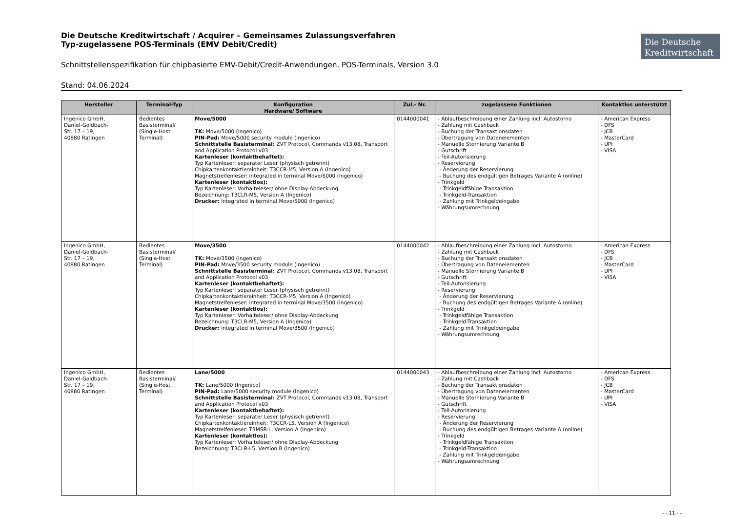Die Deutsche Kreditwirtschaft / Acquirer – Gemeinsames Zulassungsverfahren
Typ-zugelassene POS-Terminals (EMV Debit/Credit)
Die Deutsche Kreditwirtschaft
Schnittstellenspezifikation für chipbasierte EMV-Debit/Credit-Anwendungen, POS-Terminals, Version 3.0
Stand: 04.06.2024
| Hersteller | Terminal-Typ | Konfiguration Hardware/ Software | Zul.- Nr. | zugelassene Funktionen | Kontaktlos unterstützt |
| --- | --- | --- | --- | --- | --- |
| Ingenico GmbH, Daniel-Goldbach- Str. 17 – 19, 40880 Ratingen | Bedientes Basisterminal/ (Single-Host Terminal) | Move/5000 TK: Move/5000 (Ingenico) PIN-Pad: Move/5000 security module (Ingenico) Schnittstelle Basisterminal: ZVT Protocol, Commands v13.08, Transport and Application Protocol v03 Kartenleser (kontaktbehaftet): Typ Kartenleser: separater Leser (physisch getrennt) Chipkartenkontaktiereinheit: T3CCR-M5, Version A (Ingenico) Magnetstreifenleser: integrated in terminal Move/5000 (Ingenico) Kartenleser (kontaktlos): Typ Kartenleser: Vorhalteleser/ ohne Display-Abdeckung Bezeichnung: T3CLR-M5, Version A (Ingenico) Drucker: integrated in terminal Move/5000 (Ingenico) | 0144000041 | - Ablaufbeschreibung einer Zahlung incl. Autostorno - Zahlung mit Cashback - Buchung der Transaktionsdaten - Übertragung von Datenelementen - Manuelle Stornierung Variante B - Gutschrift - Teil-Autorisierung - Reservierung - Änderung der Reservierung - Buchung des endgültigen Betrages Variante A (online) - Trinkgeld - Trinkgeldfähige Transaktion - Trinkgeld-Transaktion - Zahlung mit Trinkgeldeingabe - Währungsumrechnung | - American Express - DFS - JCB - MasterCard - UPI - VISA |
| Ingenico GmbH, Daniel-Goldbach- Str. 17 – 19, 40880 Ratingen | Bedientes Basisterminal/ (Single-Host Terminal) | Move/3500 TK: Move/3500 (Ingenico) PIN-Pad: Move/3500 security module (Ingenico) Schnittstelle Basisterminal: ZVT Protocol, Commands v13.08, Transport and Application Protocol v03 Kartenleser (kontaktbehaftet): Typ Kartenleser: separater Leser (physisch getrennt) Chipkartenkontaktiereinheit: T3CCR-M5, Version A (Ingenico) Magnetstreifenleser: integrated in terminal Move/3500 (Ingenico) Kartenleser (kontaktlos): Typ Kartenleser: Vorhalteleser/ ohne Display-Abdeckung Bezeichnung: T3CLR-M5, Version A (Ingenico) Drucker: integrated in terminal Move/3500 (Ingenico) | 0144000042 | - Ablaufbeschreibung einer Zahlung incl. Autostorno - Zahlung mit Cashback - Buchung der Transaktionsdaten - Übertragung von Datenelementen - Manuelle Stornierung Variante B - Gutschrift - Teil-Autorisierung - Reservierung - Änderung der Reservierung - Buchung des endgültigen Betrages Variante A (online) - Trinkgeld - Trinkgeldfähige Transaktion - Trinkgeld-Transaktion - Zahlung mit Trinkgeldeingabe - Währungsumrechnung | - American Express - DFS - JCB - MasterCard - UPI - VISA |
| Ingenico GmbH, Daniel-Goldbach- Str. 17 – 19, 40880 Ratingen | Bedientes Basisterminal/ (Single-Host Terminal) | Lane/5000 TK: Lane/5000 (Ingenico) PIN-Pad: Lane/5000 security module (Ingenico) Schnittstelle Basisterminal: ZVT Protocol, Commands v13.08, Transport and Application Protocol v03 Kartenleser (kontaktbehaftet): Typ Kartenleser: separater Leser (physisch getrennt) Chipkartenkontaktiereinheit: T3CCR-L5, Version A (Ingenico) Magnetstreifenleser: T3MSR-L, Version A (Ingenico) Kartenleser (kontaktlos): Typ Kartenleser: Vorhalteleser/ ohne Display-Abdeckung Bezeichnung: T3CLR-L5, Version B (Ingenico) | 0144000043 | - Ablaufbeschreibung einer Zahlung incl. Autostorno - Zahlung mit Cashback - Buchung der Transaktionsdaten - Übertragung von Datenelementen - Manuelle Stornierung Variante B - Gutschrift - Teil-Autorisierung - Reservierung - Änderung der Reservierung - Buchung des endgültigen Betrages Variante A (online) - Trinkgeld - Trinkgeldfähige Transaktion - Trinkgeld-Transaktion - Zahlung mit Trinkgeldeingabe - Währungsumrechnung | - American Express - DFS - JCB - MasterCard - UPI - VISA |
- - 11 - -